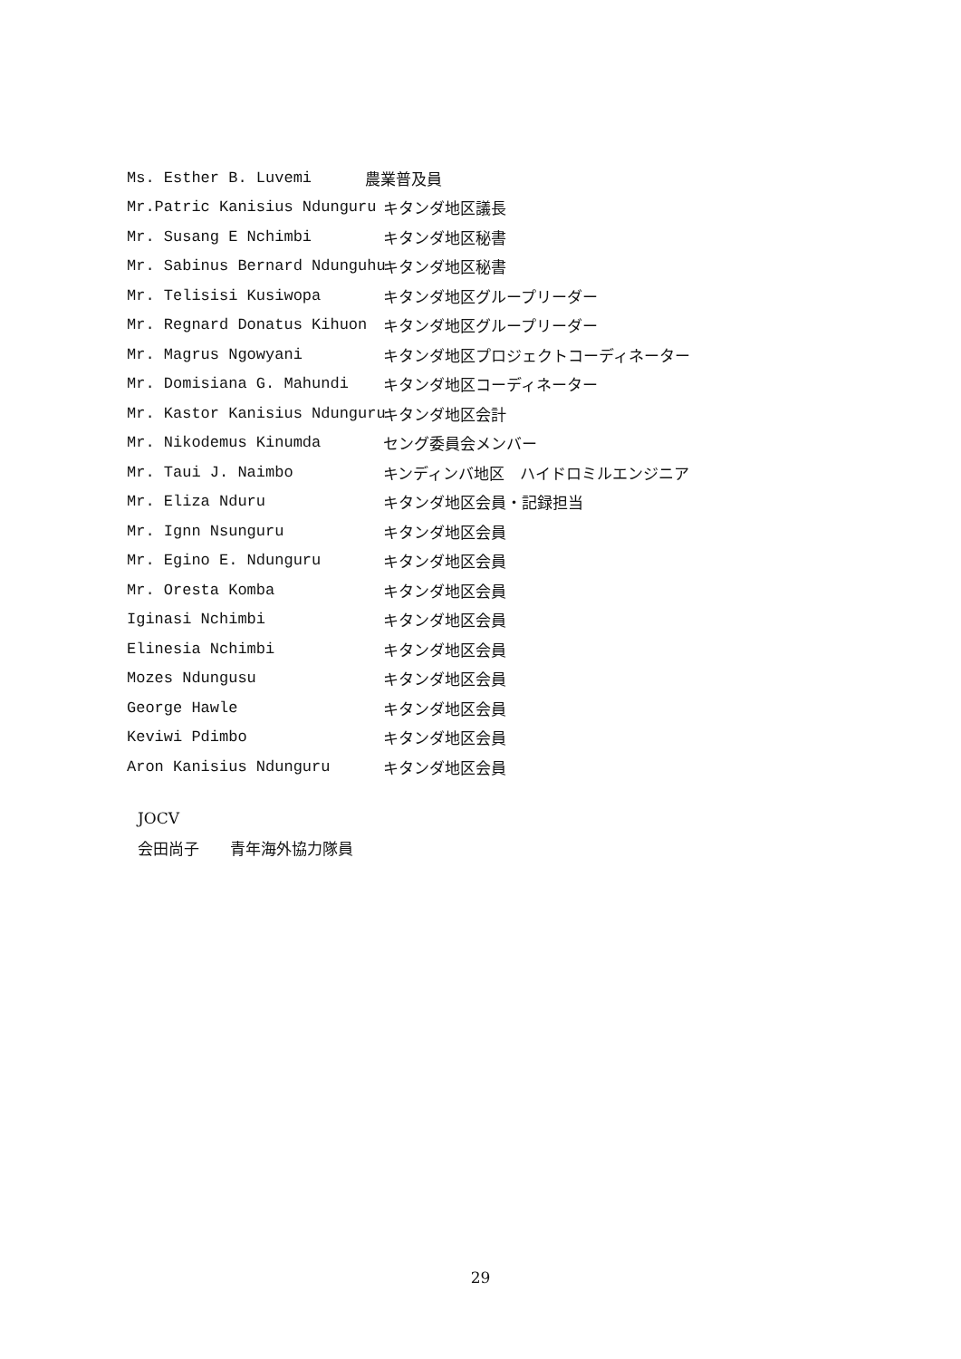Ms. Esther B. Luvemi
農業普及員
Mr.Patric Kanisius Ndunguru
キタンダ地区議長
Mr. Susang E Nchimbi
キタンダ地区秘書
Mr. Sabinus Bernard Ndunguhu
キタンダ地区秘書
Mr. Telisisi Kusiwopa
キタンダ地区グループリーダー
Mr. Regnard Donatus Kihuon
キタンダ地区グループリーダー
Mr. Magrus Ngowyani
キタンダ地区プロジェクトコーディネーター
Mr. Domisiana G. Mahundi
キタンダ地区コーディネーター
Mr. Kastor Kanisius Ndunguru
キタンダ地区会計
Mr. Nikodemus Kinumda
セング委員会メンバー
Mr. Taui J. Naimbo
キンディンバ地区　ハイドロミルエンジニア
Mr. Eliza Nduru
キタンダ地区会員・記録担当
Mr. Ignn Nsunguru
キタンダ地区会員
Mr. Egino E. Ndunguru
キタンダ地区会員
Mr. Oresta Komba
キタンダ地区会員
Iginasi Nchimbi
キタンダ地区会員
Elinesia Nchimbi
キタンダ地区会員
Mozes Ndungusu
キタンダ地区会員
George Hawle
キタンダ地区会員
Keviwi Pdimbo
キタンダ地区会員
Aron Kanisius Ndunguru
キタンダ地区会員
JOCV
会田尚子　　青年海外協力隊員
29